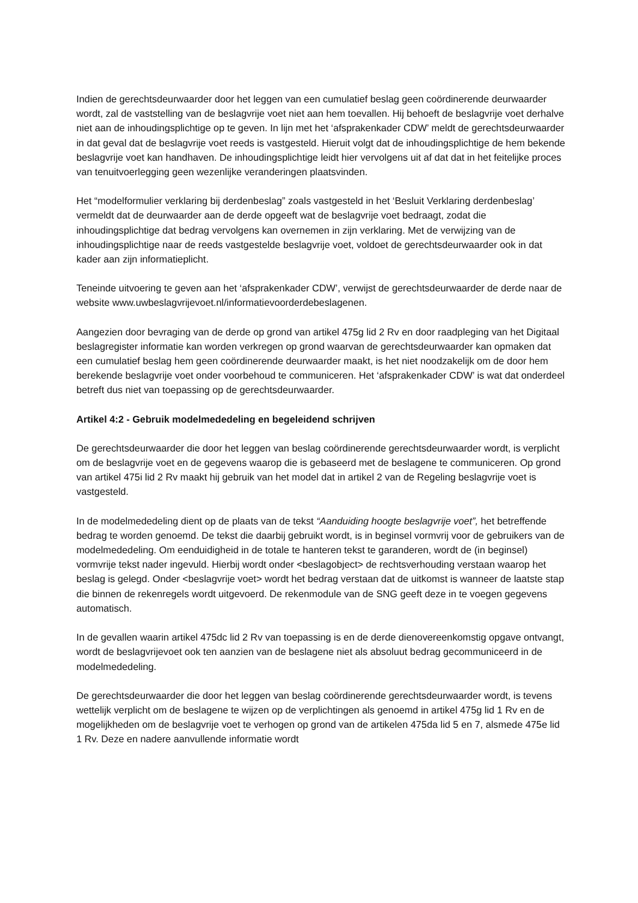Indien de gerechtsdeurwaarder door het leggen van een cumulatief beslag geen coördinerende deurwaarder wordt, zal de vaststelling van de beslagvrije voet niet aan hem toevallen. Hij behoeft de beslagvrije voet derhalve niet aan de inhoudingsplichtige op te geven. In lijn met het ‘afsprakenkader CDW’ meldt de gerechtsdeurwaarder in dat geval dat de beslagvrije voet reeds is vastgesteld. Hieruit volgt dat de inhoudingsplichtige de hem bekende beslagvrije voet kan handhaven. De inhoudingsplichtige leidt hier vervolgens uit af dat dat in het feitelijke proces van tenuitvoerlegging geen wezenlijke veranderingen plaatsvinden.
Het “modelformulier verklaring bij derdenbeslag” zoals vastgesteld in het ‘Besluit Verklaring derdenbeslag’ vermeldt dat de deurwaarder aan de derde opgeeft wat de beslagvrije voet bedraagt, zodat die inhoudingsplichtige dat bedrag vervolgens kan overnemen in zijn verklaring. Met de verwijzing van de inhoudingsplichtige naar de reeds vastgestelde beslagvrije voet, voldoet de gerechtsdeurwaarder ook in dat kader aan zijn informatieplicht.
Teneinde uitvoering te geven aan het ‘afsprakenkader CDW’, verwijst de gerechtsdeurwaarder de derde naar de website www.uwbeslagvrijevoet.nl/informatievoorderdebeslagenen.
Aangezien door bevraging van de derde op grond van artikel 475g lid 2 Rv en door raadpleging van het Digitaal beslagregister informatie kan worden verkregen op grond waarvan de gerechtsdeurwaarder kan opmaken dat een cumulatief beslag hem geen coördinerende deurwaarder maakt, is het niet noodzakelijk om de door hem berekende beslagvrije voet onder voorbehoud te communiceren. Het ‘afsprakenkader CDW’ is wat dat onderdeel betreft dus niet van toepassing op de gerechtsdeurwaarder.
Artikel 4:2 - Gebruik modelmededeling en begeleidend schrijven
De gerechtsdeurwaarder die door het leggen van beslag coördinerende gerechtsdeurwaarder wordt, is verplicht om de beslagvrije voet en de gegevens waarop die is gebaseerd met de beslagene te communiceren. Op grond van artikel 475i lid 2 Rv maakt hij gebruik van het model dat in artikel 2 van de Regeling beslagvrije voet is vastgesteld.
In de modelmededeling dient op de plaats van de tekst “Aanduiding hoogte beslagvrije voet”, het betreffende bedrag te worden genoemd. De tekst die daarbij gebruikt wordt, is in beginsel vormvrij voor de gebruikers van de modelmededeling. Om eenduidigheid in de totale te hanteren tekst te garanderen, wordt de (in beginsel) vormvrije tekst nader ingevuld. Hierbij wordt onder <beslagobject> de rechtsverhouding verstaan waarop het beslag is gelegd. Onder <beslagvrije voet> wordt het bedrag verstaan dat de uitkomst is wanneer de laatste stap die binnen de rekenregels wordt uitgevoerd. De rekenmodule van de SNG geeft deze in te voegen gegevens automatisch.
In de gevallen waarin artikel 475dc lid 2 Rv van toepassing is en de derde dienovereenkomstig opgave ontvangt, wordt de beslagvrijevoet ook ten aanzien van de beslagene niet als absoluut bedrag gecommuniceerd in de modelmededeling.
De gerechtsdeurwaarder die door het leggen van beslag coördinerende gerechtsdeurwaarder wordt, is tevens wettelijk verplicht om de beslagene te wijzen op de verplichtingen als genoemd in artikel 475g lid 1 Rv en de mogelijkheden om de beslagvrije voet te verhogen op grond van de artikelen 475da lid 5 en 7, alsmede 475e lid 1 Rv. Deze en nadere aanvullende informatie wordt